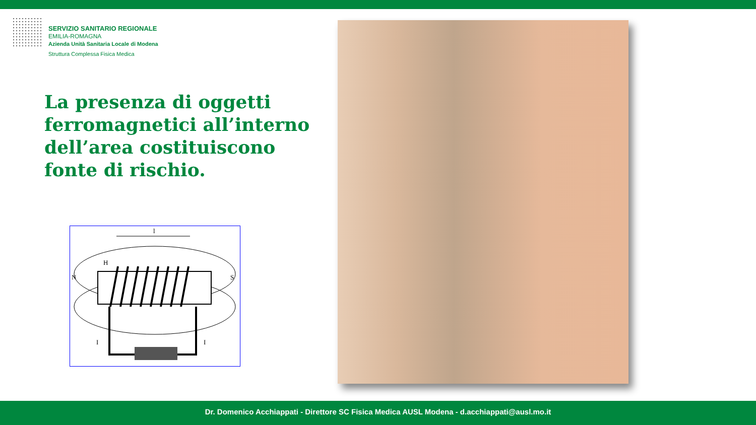SERVIZIO SANITARIO REGIONALE
EMILIA-ROMAGNA
Azienda Unità Sanitaria Locale di Modena
Struttura Complessa Fisica Medica
La presenza di oggetti ferromagnetici all’interno dell’area costituiscono fonte di rischio.
l
H
N
S
I
I
Dr. Domenico Acchiappati - Direttore SC Fisica Medica AUSL Modena - d.acchiappati@ausl.mo.it